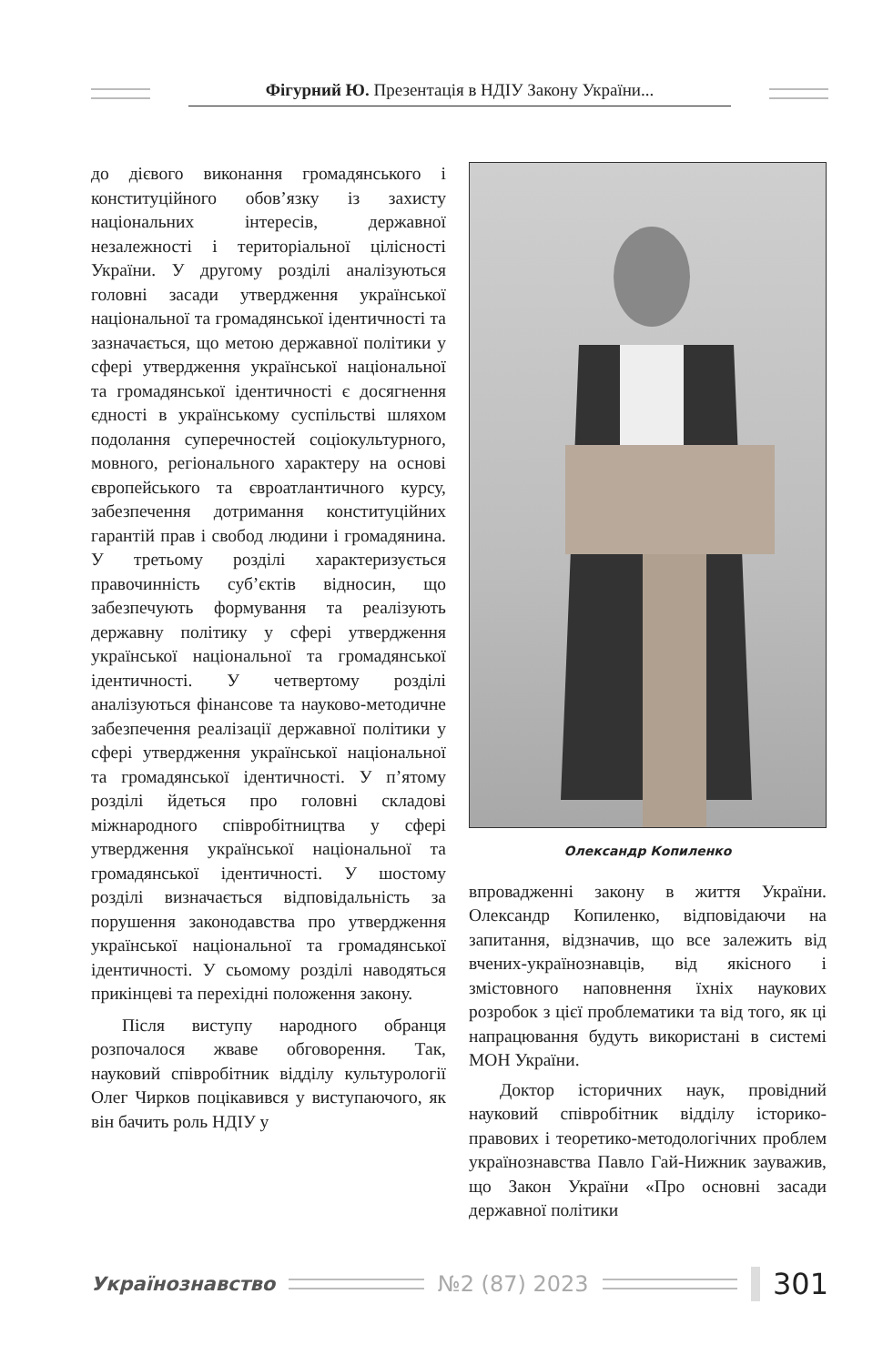Фігурний Ю. Презентація в НДІУ Закону України...
до дієвого виконання громадянського і конституційного обов’язку із захисту національних інтересів, державної незалежності і територіальної цілісності України. У другому розділі аналізуються головні засади утвердження української національної та громадянської ідентичності та зазначається, що метою державної політики у сфері утвердження української національної та громадянської ідентичності є досягнення єдності в українському суспільстві шляхом подолання суперечностей соціокультурного, мовного, регіонального характеру на основі європейського та євроатлантичного курсу, забезпечення дотримання конституційних гарантій прав і свобод людини і громадянина. У третьому розділі характеризується правочинність суб’єктів відносин, що забезпечують формування та реалізують державну політику у сфері утвердження української національної та громадянської ідентичності. У четвертому розділі аналізуються фінансове та науково-методичне забезпечення реалізації державної політики у сфері утвердження української національної та громадянської ідентичності. У п’ятому розділі йдеться про головні складові міжнародного співробітництва у сфері утвердження української національної та громадянської ідентичності. У шостому розділі визначається відповідальність за порушення законодавства про утвердження української національної та громадянської ідентичності. У сьомому розділі наводяться прикінцеві та перехідні положення закону.
Після виступу народного обранця розпочалося жваве обговорення. Так, науковий співробітник відділу культурології Олег Чирков поцікавився у виступаючого, як він бачить роль НДІУ у
Олександр Копиленко
впровадженні закону в життя України. Олександр Копиленко, відповідаючи на запитання, відзначив, що все залежить від вчених-українознавців, від якісного і змістовного наповнення їхніх наукових розробок з цієї проблематики та від того, як ці напрацювання будуть використані в системі МОН України.
Доктор історичних наук, провідний науковий співробітник відділу історико-правових і теоретико-методологічних проблем українознавства Павло Гай-Нижник зауважив, що Закон України «Про основні засади державної політики
Українознавство №2 (87) 2023
301